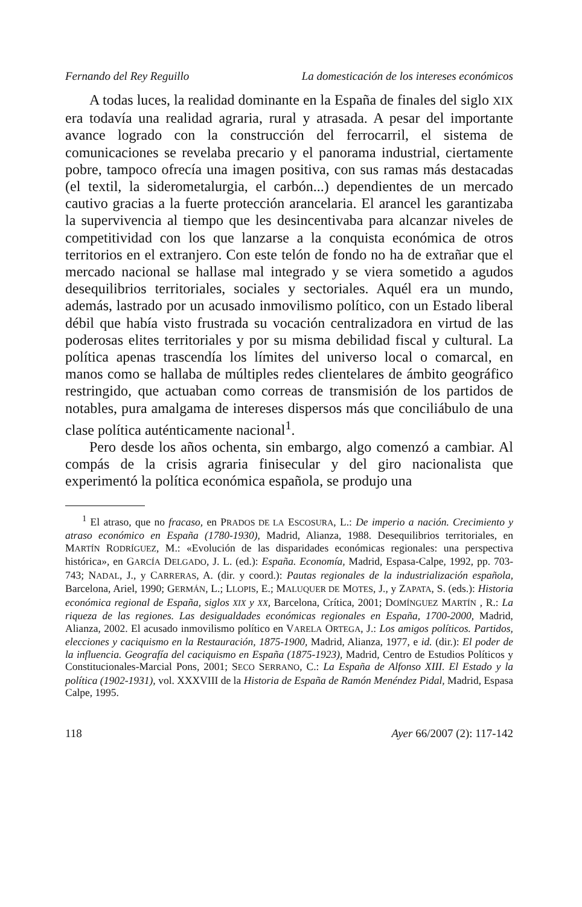Fernando del Rey Reguillo La domesticación de los intereses económicos
A todas luces, la realidad dominante en la España de finales del siglo XIX era todavía una realidad agraria, rural y atrasada. A pesar del importante avance logrado con la construcción del ferrocarril, el sistema de comunicaciones se revelaba precario y el panorama industrial, ciertamente pobre, tampoco ofrecía una imagen positiva, con sus ramas más destacadas (el textil, la siderometalurgia, el carbón...) dependientes de un mercado cautivo gracias a la fuerte protección arancelaria. El arancel les garantizaba la supervivencia al tiempo que les desincentivaba para alcanzar niveles de competitividad con los que lanzarse a la conquista económica de otros territorios en el extranjero. Con este telón de fondo no ha de extrañar que el mercado nacional se hallase mal integrado y se viera sometido a agudos desequilibrios territoriales, sociales y sectoriales. Aquél era un mundo, además, lastrado por un acusado inmovilismo político, con un Estado liberal débil que había visto frustrada su vocación centralizadora en virtud de las poderosas elites territoriales y por su misma debilidad fiscal y cultural. La política apenas trascendía los límites del universo local o comarcal, en manos como se hallaba de múltiples redes clientelares de ámbito geográfico restringido, que actuaban como correas de transmisión de los partidos de notables, pura amalgama de intereses dispersos más que conciliábulo de una clase política auténticamente nacional<sup>1</sup>.
Pero desde los años ochenta, sin embargo, algo comenzó a cambiar. Al compás de la crisis agraria finisecular y del giro nacionalista que experimentó la política económica española, se produjo una
<sup>1</sup> El atraso, que no fracaso, en PRADOS DE LA ESCOSURA, L.: De imperio a nación. Crecimiento y atraso económico en España (1780-1930), Madrid, Alianza, 1988. Desequilibrios territoriales, en MARTÍN RODRÍGUEZ, M.: «Evolución de las disparidades económicas regionales: una perspectiva histórica», en GARCÍA DELGADO, J. L. (ed.): España. Economía, Madrid, Espasa-Calpe, 1992, pp. 703-743; NADAL, J., y CARRERAS, A. (dir. y coord.): Pautas regionales de la industrialización española, Barcelona, Ariel, 1990; GERMÁN, L.; LLOPIS, E.; MALUQUER DE MOTES, J., y ZAPATA, S. (eds.): Historia económica regional de España, siglos XIX y XX, Barcelona, Crítica, 2001; DOMÍNGUEZ MARTÍN , R.: La riqueza de las regiones. Las desigualdades económicas regionales en España, 1700-2000, Madrid, Alianza, 2002. El acusado inmovilismo político en VARELA ORTEGA, J.: Los amigos políticos. Partidos, elecciones y caciquismo en la Restauración, 1875-1900, Madrid, Alianza, 1977, e id. (dir.): El poder de la influencia. Geografía del caciquismo en España (1875-1923), Madrid, Centro de Estudios Políticos y Constitucionales-Marcial Pons, 2001; SECO SERRANO, C.: La España de Alfonso XIII. El Estado y la política (1902-1931), vol. XXXVIII de la Historia de España de Ramón Menéndez Pidal, Madrid, Espasa Calpe, 1995.
118 Ayer 66/2007 (2): 117-142